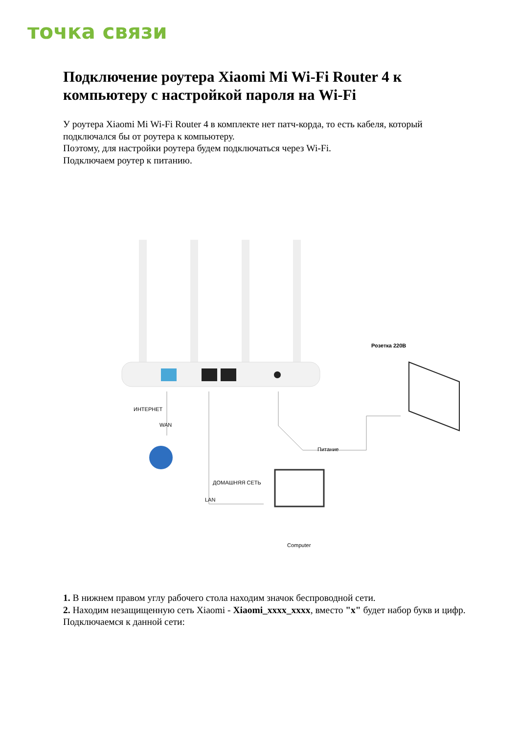точка связи
Подключение роутера Xiaomi Mi Wi-Fi Router 4 к компьютеру с настройкой пароля на Wi-Fi
У роутера Xiaomi Mi Wi-Fi Router 4 в комплекте нет патч-корда, то есть кабеля, который подключался бы от роутера к компьютеру.
Поэтому, для настройки роутера будем подключаться через Wi-Fi.
Подключаем роутер к питанию.
ИНТЕРНЕТ
WAN
Розетка 220В
Питание
ДОМАШНЯЯ СЕТЬ
LAN
Computer
1. В нижнем правом углу рабочего стола находим значок беспроводной сети.
2. Находим незащищенную сеть Xiaomi - Xiaomi_xxxx_xxxx, вместо "x" будет набор букв и цифр. Подключаемся к данной сети: